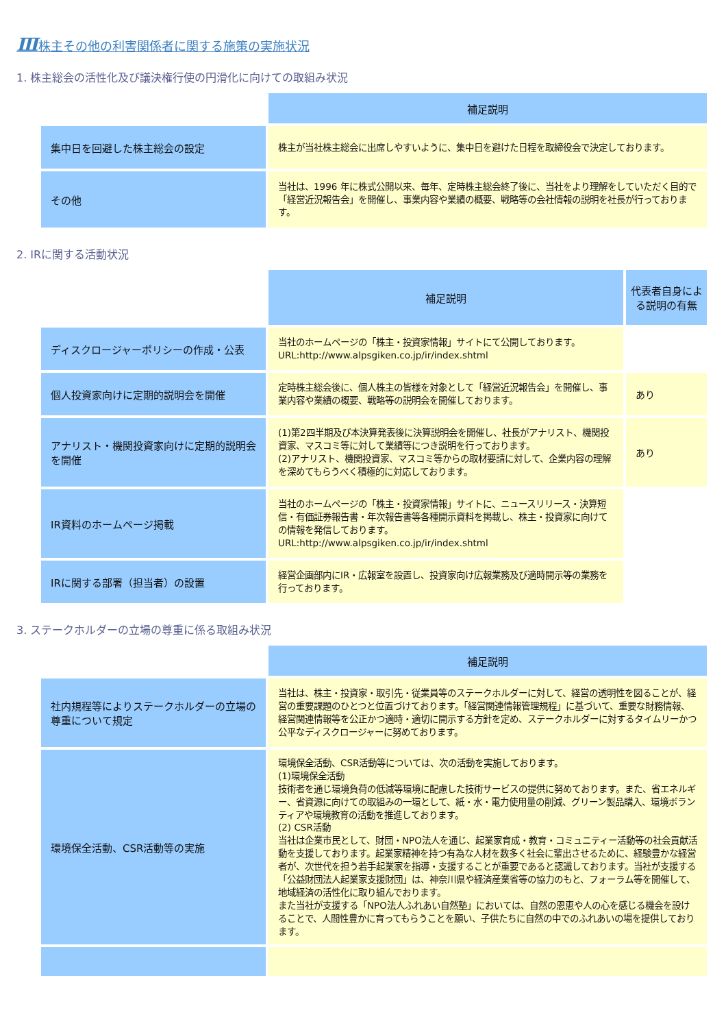Ⅲ株主その他の利害関係者に関する施策の実施状況
1. 株主総会の活性化及び議決権行使の円滑化に向けての取組み状況
| | 補足説明 |
| 集中日を回避した株主総会の設定 | 株主が当社株主総会に出席しやすいように、集中日を避けた日程を取締役会で決定しております。 |
| その他 | 当社は、1996 年に株式公開以来、毎年、定時株主総会終了後に、当社をより理解をしていただく目的で「経営近況報告会」を開催し、事業内容や業績の概要、戦略等の会社情報の説明を社長が行っております。 |
2. IRに関する活動状況
| | 補足説明 | 代表者自身による説明の有無 |
| ディスクロージャーポリシーの作成・公表 | 当社のホームページの「株主・投資家情報」サイトにて公開しております。 URL:http://www.alpsgiken.co.jp/ir/index.shtml | |
| 個人投資家向けに定期的説明会を開催 | 定時株主総会後に、個人株主の皆様を対象として「経営近況報告会」を開催し、事業内容や業績の概要、戦略等の説明会を開催しております。 | あり |
| アナリスト・機関投資家向けに定期的説明会を開催 | (1)第2四半期及び本決算発表後に決算説明会を開催し、社長がアナリスト、機関投資家、マスコミ等に対して業績等につき説明を行っております。 (2)アナリスト、機関投資家、マスコミ等からの取材要請に対して、企業内容の理解を深めてもらうべく積極的に対応しております。 | あり |
| IR資料のホームページ掲載 | 当社のホームページの「株主・投資家情報」サイトに、ニュースリリース・決算短信・有価証券報告書・年次報告書等各種開示資料を掲載し、株主・投資家に向けての情報を発信しております。 URL:http://www.alpsgiken.co.jp/ir/index.shtml | |
| IRに関する部署（担当者）の設置 | 経営企画部内にIR・広報室を設置し、投資家向け広報業務及び適時開示等の業務を行っております。 | |
3. ステークホルダーの立場の尊重に係る取組み状況
| | 補足説明 |
| 社内規程等によりステークホルダーの立場の尊重について規定 | 当社は、株主・投資家・取引先・従業員等のステークホルダーに対して、経営の透明性を図ることが、経営の重要課題のひとつと位置づけております。「経営関連情報管理規程」に基づいて、重要な財務情報、経営関連情報等を公正かつ適時・適切に開示する方針を定め、ステークホルダーに対するタイムリーかつ公平なディスクロージャーに努めております。 |
| 環境保全活動、CSR活動等の実施 | 環境保全活動、CSR活動等については、次の活動を実施しております。 (1)環境保全活動 技術者を通じ環境負荷の低減等環境に配慮した技術サービスの提供に努めております。また、省エネルギー、省資源に向けての取組みの一環として、紙・水・電力使用量の削減、グリーン製品購入、環境ボランティアや環境教育の活動を推進しております。 (2) CSR活動 当社は企業市民として、財団・NPO法人を通じ、起業家育成・教育・コミュニティー活動等の社会貢献活動を支援しております。起業家精神を持つ有為な人材を数多く社会に輩出させるために、経験豊かな経営者が、次世代を担う若手起業家を指導・支援することが重要であると認識しております。当社が支援する「公益財団法人起業家支援財団」は、神奈川県や経済産業省等の協力のもと、フォーラム等を開催して、地域経済の活性化に取り組んでおります。 また当社が支援する「NPO法人ふれあい自然塾」においては、自然の恩恵や人の心を感じる機会を設けることで、人間性豊かに育ってもらうことを願い、子供たちに自然の中でのふれあいの場を提供しております。 |